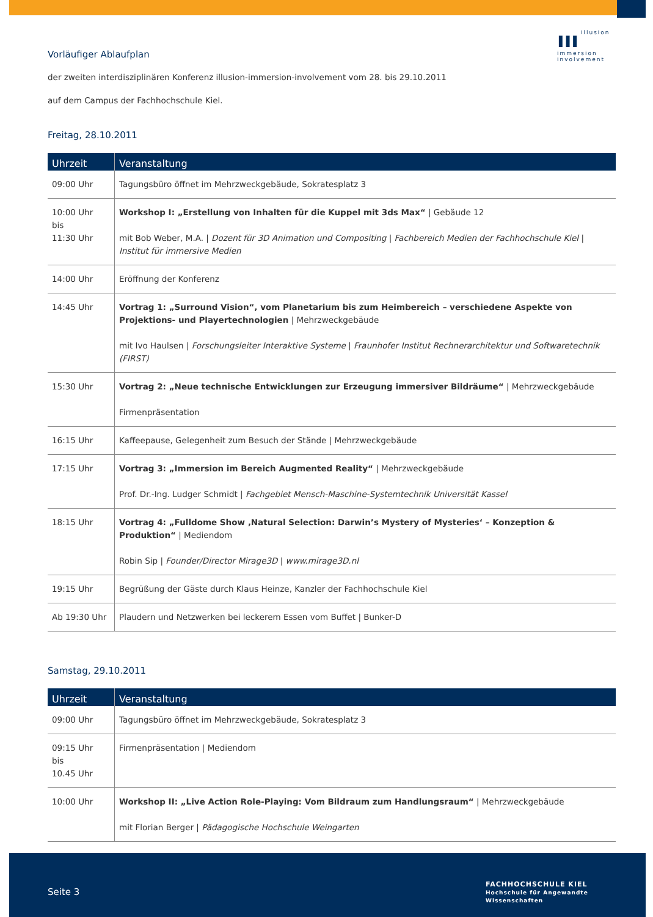ııı illusion
immersion
involvement
Vorläufiger Ablaufplan
der zweiten interdisziplinären Konferenz illusion-immersion-involvement vom 28. bis 29.10.2011
auf dem Campus der Fachhochschule Kiel.
Freitag, 28.10.2011
| Uhrzeit | Veranstaltung |
| --- | --- |
| 09:00 Uhr | Tagungsbüro öffnet im Mehrzweckgebäude, Sokratesplatz 3 |
| 10:00 Uhr bis 11:30 Uhr | Workshop I: „Erstellung von Inhalten für die Kuppel mit 3ds Max“ / Gebäude 12 mit Bob Weber, M.A. / Dozent für 3D Animation und Compositing / Fachbereich Medien der Fachhochschule Kiel / Institut für immersive Medien |
| 14:00 Uhr | Eröffnung der Konferenz |
| 14:45 Uhr | Vortrag 1: „Surround Vision“, vom Planetarium bis zum Heimbereich – verschiedene Aspekte von Projektions- und Playertechnologien / Mehrzweckgebäude mit Ivo Haulsen / Forschungsleiter Interaktive Systeme / Fraunhofer Institut Rechnerarchitektur und Softwaretechnik (FIRST) |
| 15:30 Uhr | Vortrag 2: „Neue technische Entwicklungen zur Erzeugung immersiver Bildräume“ / Mehrzweckgebäude Firmenpräsentation |
| 16:15 Uhr | Kaffeepause, Gelegenheit zum Besuch der Stände / Mehrzweckgebäude |
| 17:15 Uhr | Vortrag 3: „Immersion im Bereich Augmented Reality“ / Mehrzweckgebäude Prof. Dr.-Ing. Ludger Schmidt / Fachgebiet Mensch-Maschine-Systemtechnik Universität Kassel |
| 18:15 Uhr | Vortrag 4: „Fulldome Show ‚Natural Selection: Darwin’s Mystery of Mysteries‘ – Konzeption & Produktion“ / Mediendom Robin Sip / Founder/Director Mirage3D / www.mirage3D.nl |
| 19:15 Uhr | Begrüßung der Gäste durch Klaus Heinze, Kanzler der Fachhochschule Kiel |
| Ab 19:30 Uhr | Plaudern und Netzwerken bei leckerem Essen vom Buffet / Bunker-D |
Samstag, 29.10.2011
| Uhrzeit | Veranstaltung |
| --- | --- |
| 09:00 Uhr | Tagungsbüro öffnet im Mehrzweckgebäude, Sokratesplatz 3 |
| 09:15 Uhr bis 10.45 Uhr | Firmenpräsentation / Mediendom |
| 10:00 Uhr | Workshop II: „Live Action Role-Playing: Vom Bildraum zum Handlungsraum“ / Mehrzweckgebäude mit Florian Berger / Pädagogische Hochschule Weingarten |
Seite 3
FACHHOCHSCHULE KIEL
Hochschule für Angewandte Wissenschaften